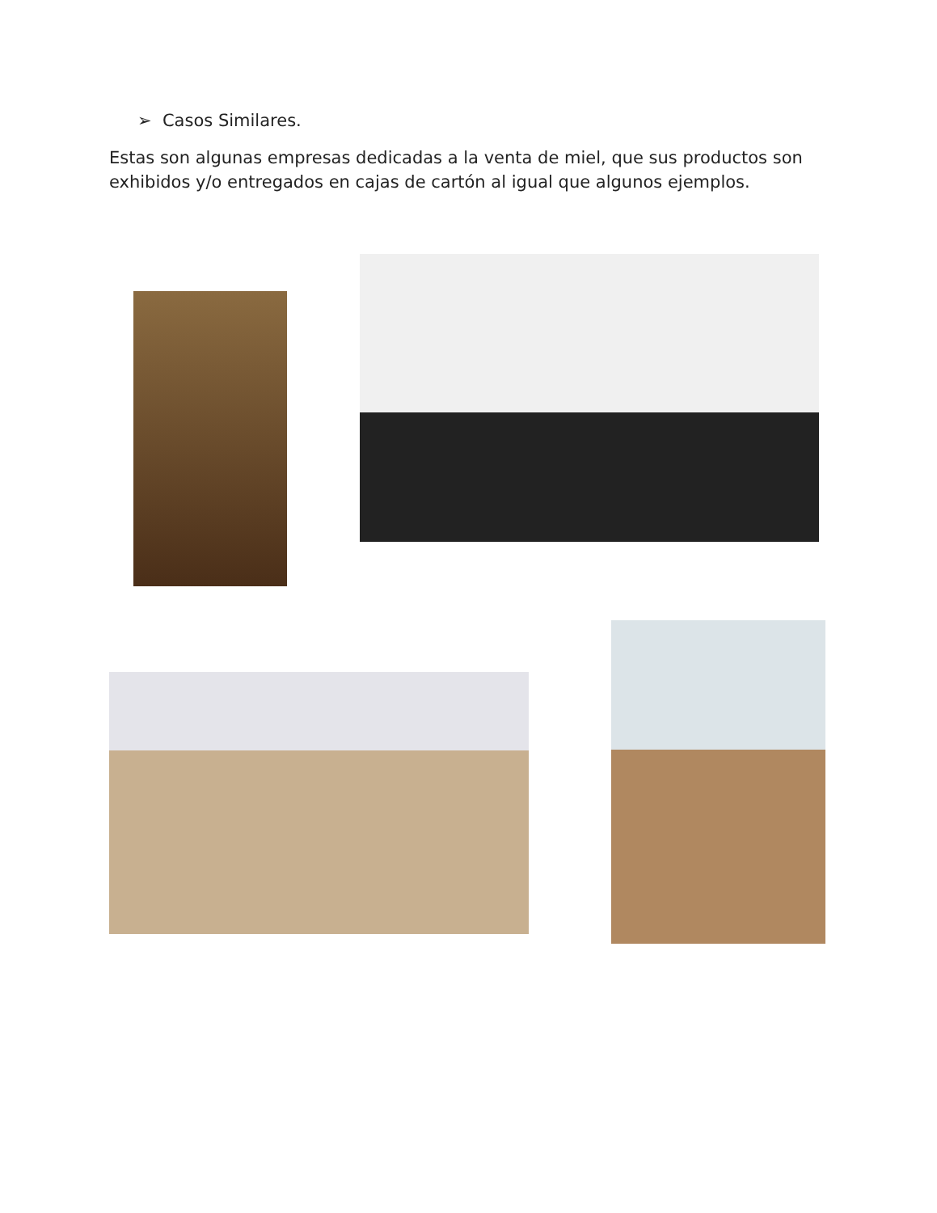➢ Casos Similares.
Estas son algunas empresas dedicadas a la venta de miel, que sus productos son exhibidos y/o entregados en cajas de cartón al igual que algunos ejemplos.